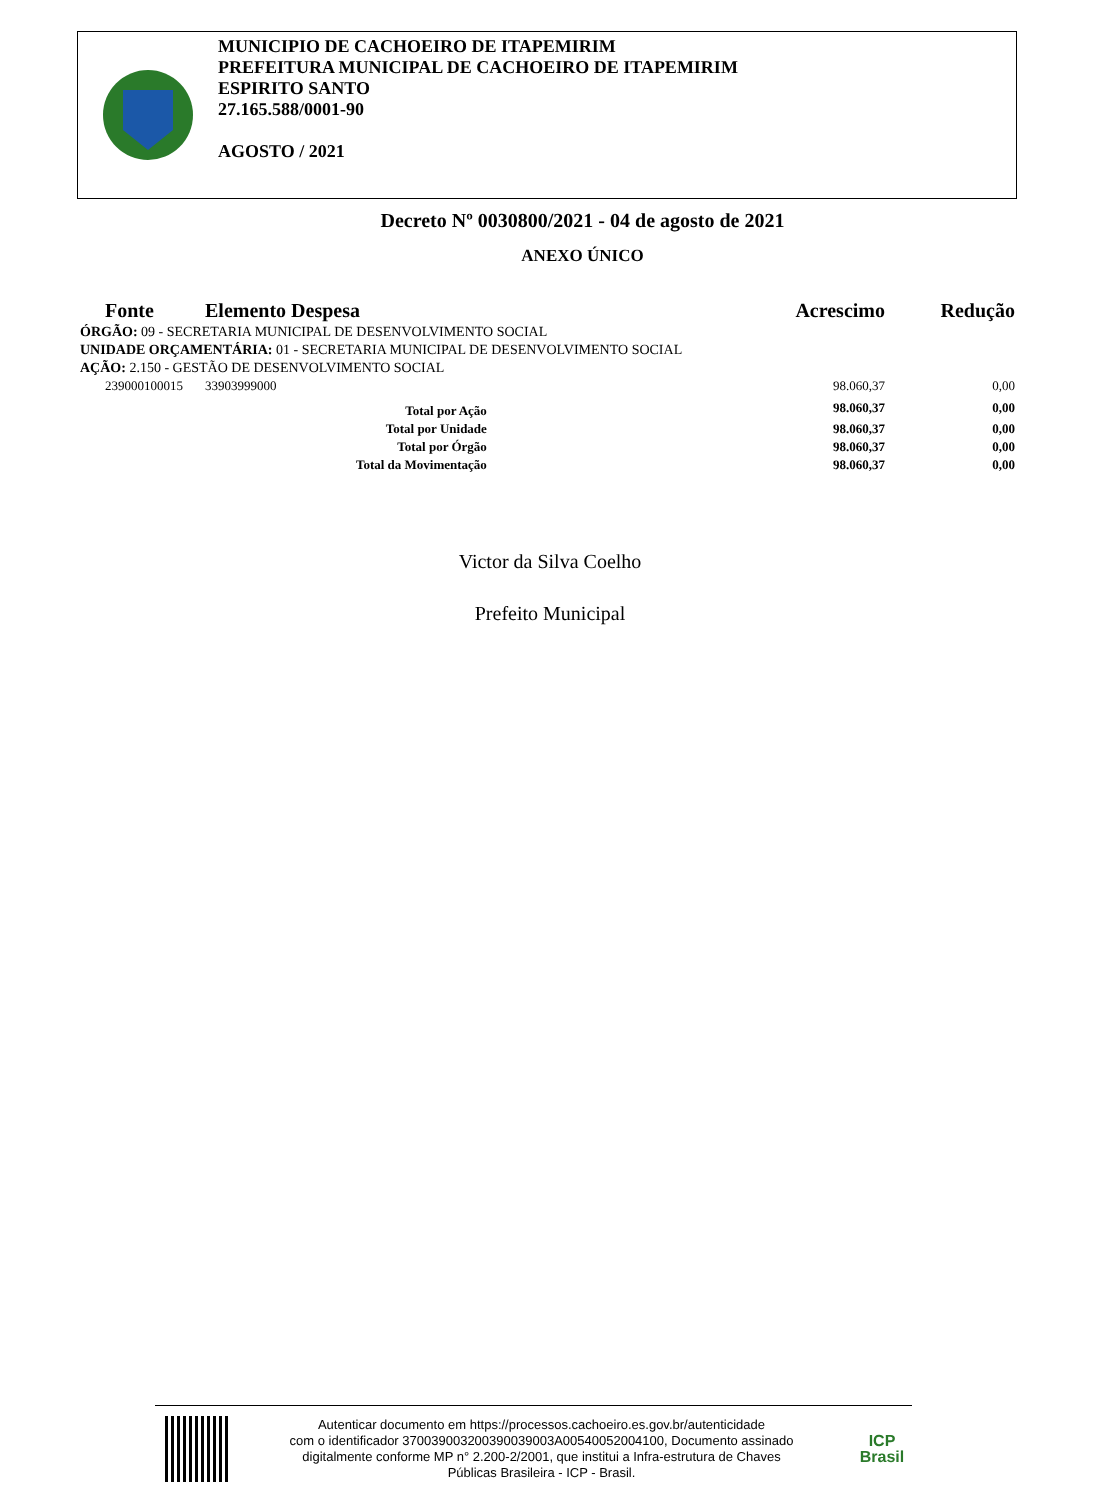MUNICIPIO DE CACHOEIRO DE ITAPEMIRIM
PREFEITURA MUNICIPAL DE CACHOEIRO DE ITAPEMIRIM
ESPIRITO SANTO
27.165.588/0001-90
AGOSTO / 2021
Decreto Nº 0030800/2021 - 04 de agosto de 2021
ANEXO ÚNICO
| Fonte | Elemento Despesa | | Acrescimo | Redução |
| --- | --- | --- | --- | --- |
| ÓRGÃO: 09 - SECRETARIA MUNICIPAL DE DESENVOLVIMENTO SOCIAL | | | | |
| UNIDADE ORÇAMENTÁRIA: 01 - SECRETARIA MUNICIPAL DE DESENVOLVIMENTO SOCIAL | | | | |
| AÇÃO: 2.150 - GESTÃO DE DESENVOLVIMENTO SOCIAL | | | | |
| 239000100015 | 33903999000 | | 98.060,37 | 0,00 |
| Total por Ação | | | 98.060,37 | 0,00 |
| Total por Unidade | | | 98.060,37 | 0,00 |
| Total por Órgão | | | 98.060,37 | 0,00 |
| Total da Movimentação | | | 98.060,37 | 0,00 |
Victor da Silva Coelho
Prefeito Municipal
Autenticar documento em https://processos.cachoeiro.es.gov.br/autenticidade
com o identificador 370039003200390039003A00540052004100, Documento assinado
digitalmente conforme MP n° 2.200-2/2001, que institui a Infra-estrutura de Chaves
Públicas Brasileira - ICP - Brasil.
ICP
Brasil